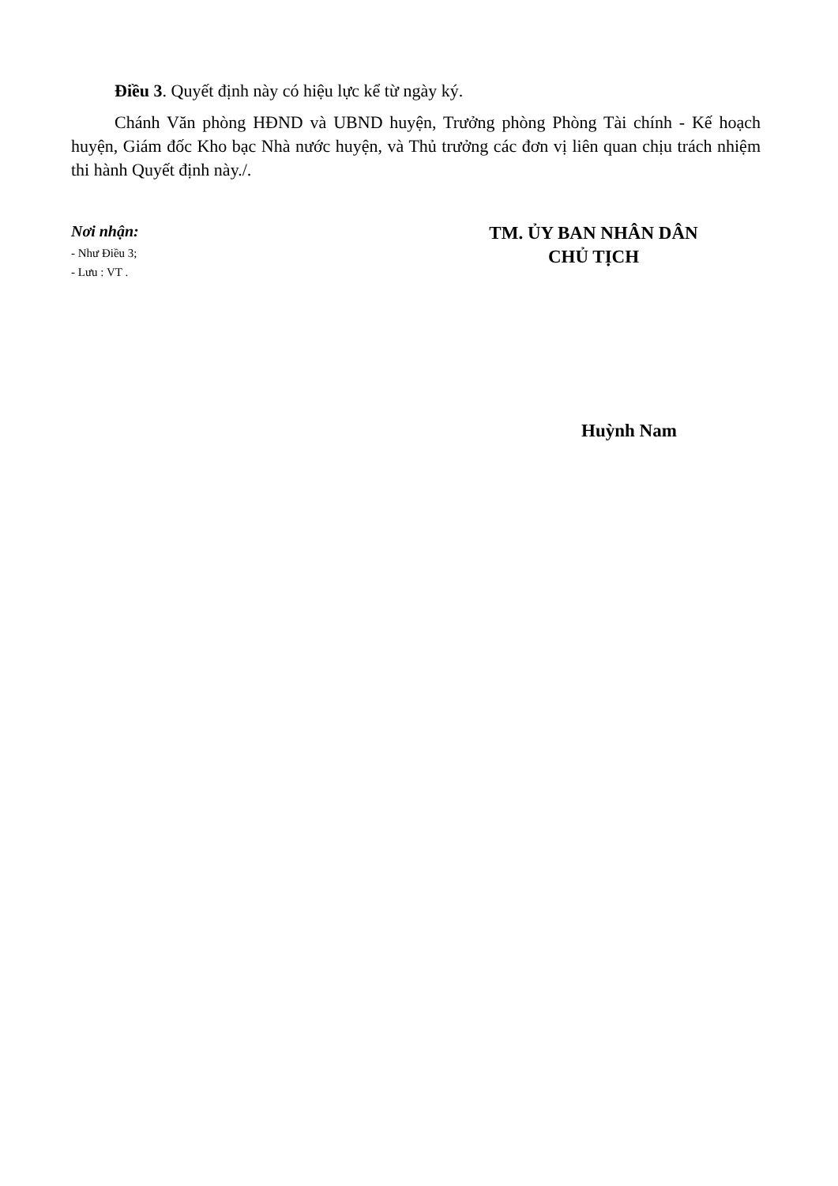Điều 3. Quyết định này có hiệu lực kể từ ngày ký.
Chánh Văn phòng HĐND và UBND huyện, Trưởng phòng Phòng Tài chính - Kế hoạch huyện, Giám đốc Kho bạc Nhà nước huyện, và Thủ trưởng các đơn vị liên quan chịu trách nhiệm thi hành Quyết định này./.
Nơi nhận:
- Như Điều 3;
- Lưu : VT .
TM. ỦY BAN NHÂN DÂN
CHỦ TỊCH
Huỳnh Nam